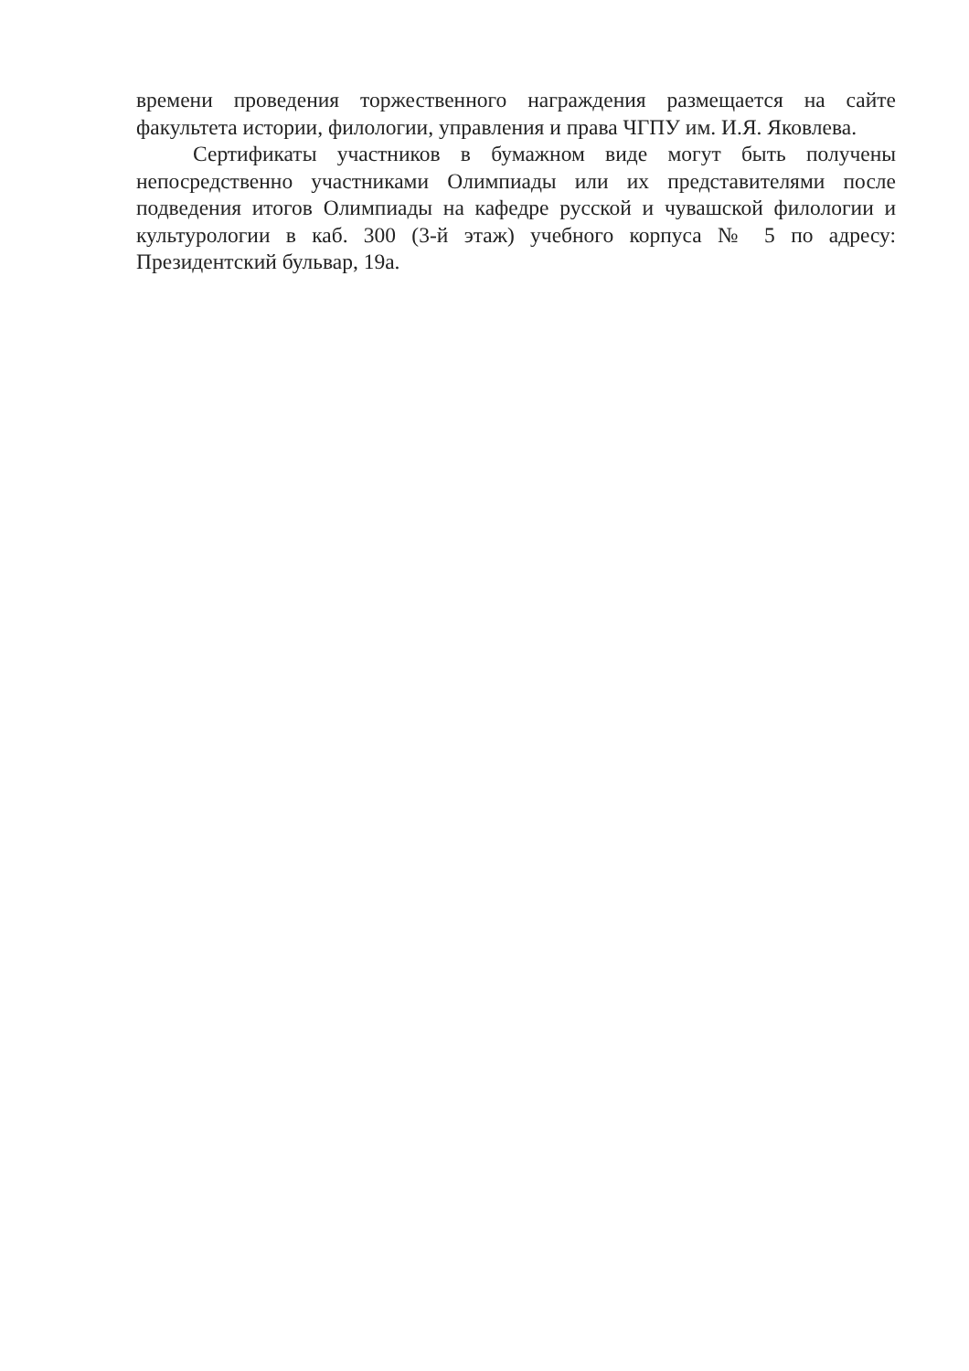времени проведения торжественного награждения размещается на сайте факультета истории, филологии, управления и права ЧГПУ им. И.Я. Яковлева.
Сертификаты участников в бумажном виде могут быть получены непосредственно участниками Олимпиады или их представителями после подведения итогов Олимпиады на кафедре русской и чувашской филологии и культурологии в каб. 300 (3-й этаж) учебного корпуса № 5 по адресу: Президентский бульвар, 19а.